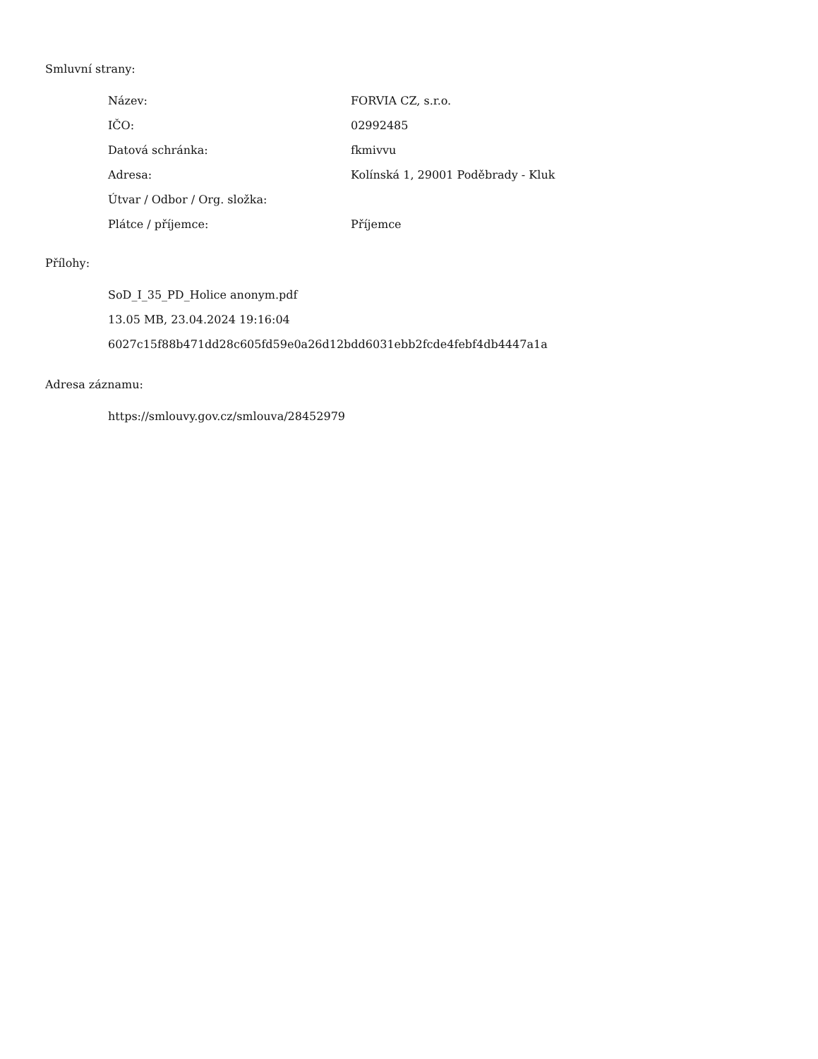Smluvní strany:
| Název: | FORVIA CZ, s.r.o. |
| IČO: | 02992485 |
| Datová schránka: | fkmivvu |
| Adresa: | Kolínská 1, 29001 Poděbrady - Kluk |
| Útvar / Odbor / Org. složka: | |
| Plátce / příjemce: | Příjemce |
Přílohy:
SoD_I_35_PD_Holice anonym.pdf
13.05 MB, 23.04.2024 19:16:04
6027c15f88b471dd28c605fd59e0a26d12bdd6031ebb2fcde4febf4db4447a1a
Adresa záznamu:
https://smlouvy.gov.cz/smlouva/28452979